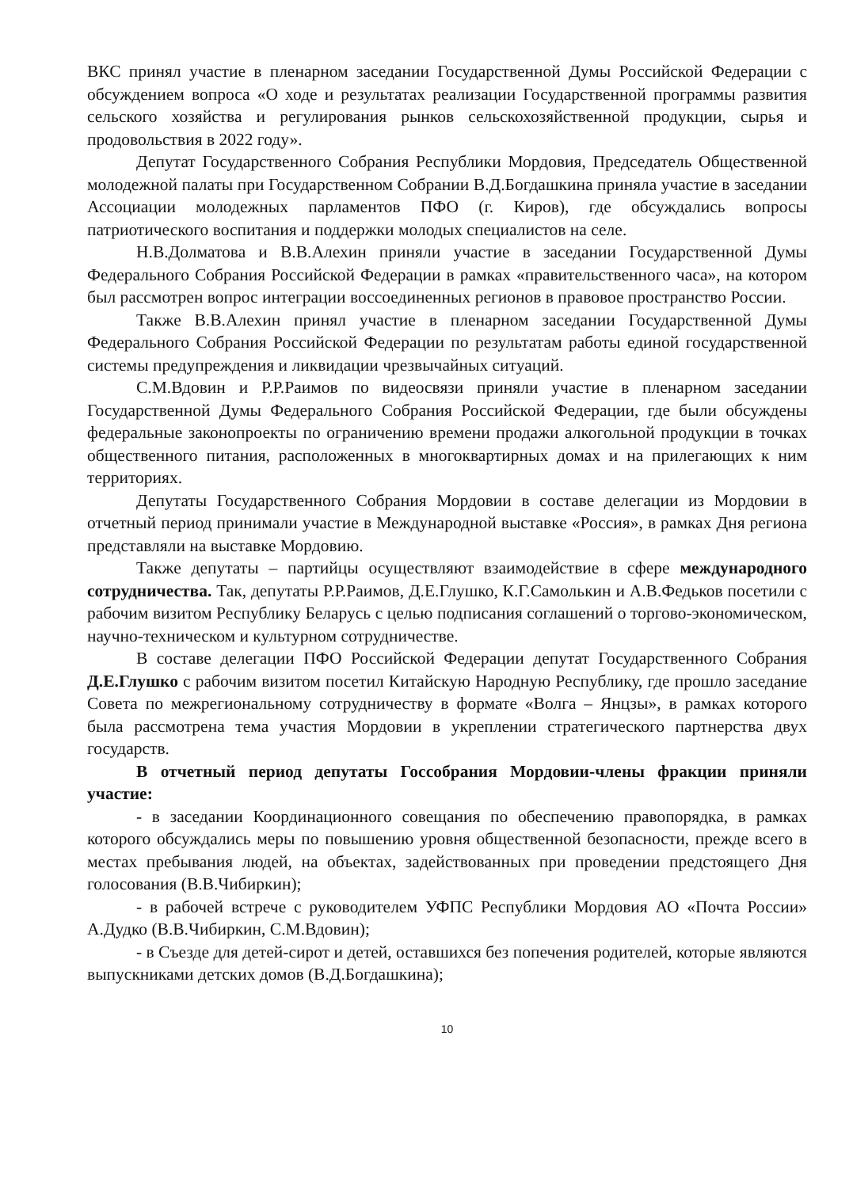ВКС принял участие в пленарном заседании Государственной Думы Российской Федерации с обсуждением вопроса «О ходе и результатах реализации Государственной программы развития сельского хозяйства и регулирования рынков сельскохозяйственной продукции, сырья и продовольствия в 2022 году».
Депутат Государственного Собрания Республики Мордовия, Председатель Общественной молодежной палаты при Государственном Собрании В.Д.Богдашкина приняла участие в заседании Ассоциации молодежных парламентов ПФО (г. Киров), где обсуждались вопросы патриотического воспитания и поддержки молодых специалистов на селе.
Н.В.Долматова и В.В.Алехин приняли участие в заседании Государственной Думы Федерального Собрания Российской Федерации в рамках «правительственного часа», на котором был рассмотрен вопрос интеграции воссоединенных регионов в правовое пространство России.
Также В.В.Алехин принял участие в пленарном заседании Государственной Думы Федерального Собрания Российской Федерации по результатам работы единой государственной системы предупреждения и ликвидации чрезвычайных ситуаций.
С.М.Вдовин и Р.Р.Раимов по видеосвязи приняли участие в пленарном заседании Государственной Думы Федерального Собрания Российской Федерации, где были обсуждены федеральные законопроекты по ограничению времени продажи алкогольной продукции в точках общественного питания, расположенных в многоквартирных домах и на прилегающих к ним территориях.
Депутаты Государственного Собрания Мордовии в составе делегации из Мордовии в отчетный период принимали участие в Международной выставке «Россия», в рамках Дня региона представляли на выставке Мордовию.
Также депутаты – партийцы осуществляют взаимодействие в сфере международного сотрудничества. Так, депутаты Р.Р.Раимов, Д.Е.Глушко, К.Г.Самолькин и А.В.Федьков посетили с рабочим визитом Республику Беларусь с целью подписания соглашений о торгово-экономическом, научно-техническом и культурном сотрудничестве.
В составе делегации ПФО Российской Федерации депутат Государственного Собрания Д.Е.Глушко с рабочим визитом посетил Китайскую Народную Республику, где прошло заседание Совета по межрегиональному сотрудничеству в формате «Волга – Янцзы», в рамках которого была рассмотрена тема участия Мордовии в укреплении стратегического партнерства двух государств.
В отчетный период депутаты Госсобрания Мордовии-члены фракции приняли участие:
- в заседании Координационного совещания по обеспечению правопорядка, в рамках которого обсуждались меры по повышению уровня общественной безопасности, прежде всего в местах пребывания людей, на объектах, задействованных при проведении предстоящего Дня голосования (В.В.Чибиркин);
- в рабочей встрече с руководителем УФПС Республики Мордовия АО «Почта России» А.Дудко (В.В.Чибиркин, С.М.Вдовин);
- в Съезде для детей-сирот и детей, оставшихся без попечения родителей, которые являются выпускниками детских домов (В.Д.Богдашкина);
10